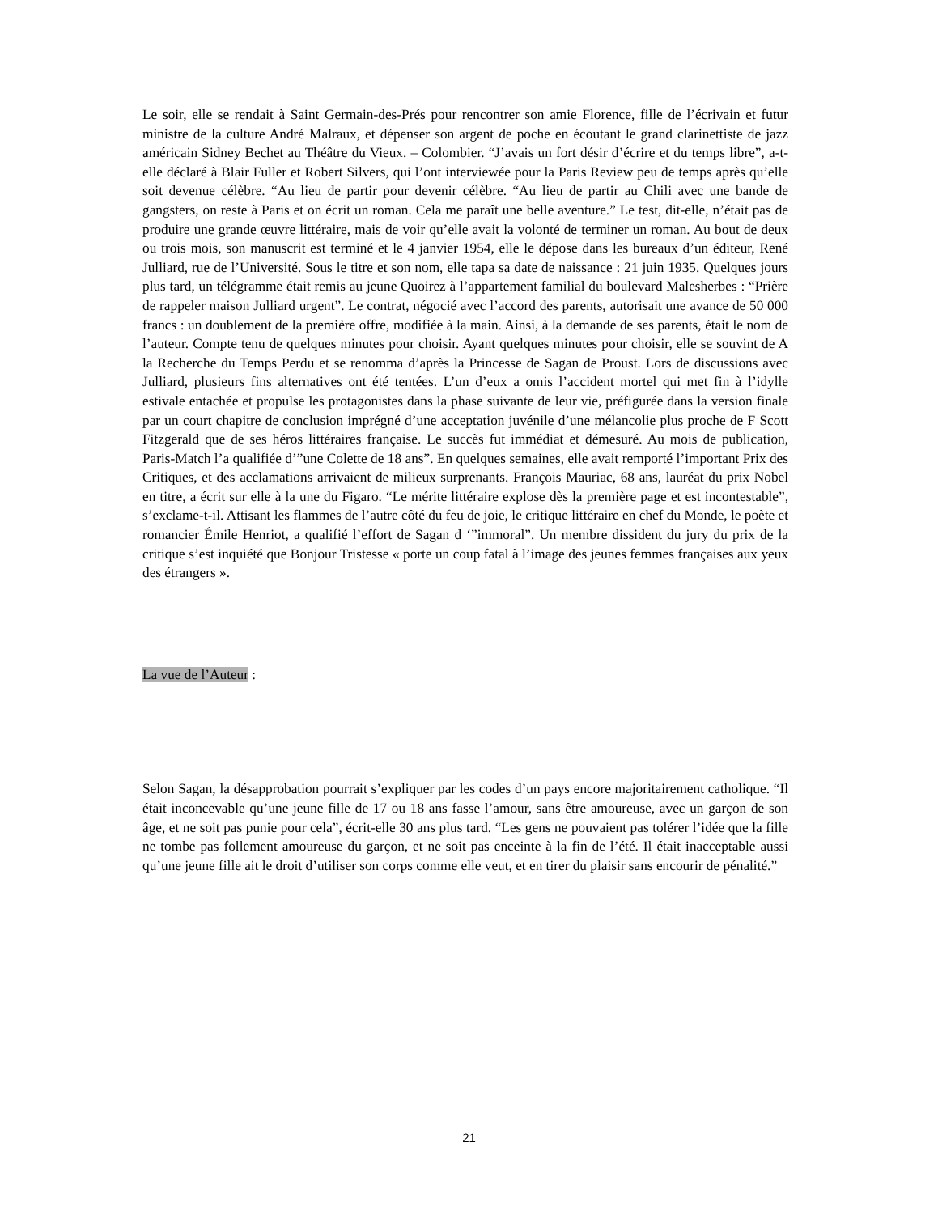Le soir, elle se rendait à Saint Germain-des-Prés pour rencontrer son amie Florence, fille de l’écrivain et futur ministre de la culture André Malraux, et dépenser son argent de poche en écoutant le grand clarinettiste de jazz américain Sidney Bechet au Théâtre du Vieux. – Colombier. “J’avais un fort désir d’écrire et du temps libre”, a-t-elle déclaré à Blair Fuller et Robert Silvers, qui l’ont interviewée pour la Paris Review peu de temps après qu’elle soit devenue célèbre. “Au lieu de partir pour devenir célèbre. “Au lieu de partir au Chili avec une bande de gangsters, on reste à Paris et on écrit un roman. Cela me paraît une belle aventure.” Le test, dit-elle, n’était pas de produire une grande œuvre littéraire, mais de voir qu’elle avait la volonté de terminer un roman. Au bout de deux ou trois mois, son manuscrit est terminé et le 4 janvier 1954, elle le dépose dans les bureaux d’un éditeur, René Julliard, rue de l’Université. Sous le titre et son nom, elle tapa sa date de naissance : 21 juin 1935. Quelques jours plus tard, un télégramme était remis au jeune Quoirez à l’appartement familial du boulevard Malesherbes : “Prière de rappeler maison Julliard urgent”. Le contrat, négocié avec l’accord des parents, autorisait une avance de 50 000 francs : un doublement de la première offre, modifiée à la main. Ainsi, à la demande de ses parents, était le nom de l’auteur. Compte tenu de quelques minutes pour choisir. Ayant quelques minutes pour choisir, elle se souvint de A la Recherche du Temps Perdu et se renomma d’après la Princesse de Sagan de Proust. Lors de discussions avec Julliard, plusieurs fins alternatives ont été tentées. L’un d’eux a omis l’accident mortel qui met fin à l’idylle estivale entachée et propulse les protagonistes dans la phase suivante de leur vie, préfigurée dans la version finale par un court chapitre de conclusion imprégné d’une acceptation juvénile d’une mélancolie plus proche de F Scott Fitzgerald que de ses héros littéraires française. Le succès fut immédiat et démesuré. Au mois de publication, Paris-Match l’a qualifiée d’”une Colette de 18 ans”. En quelques semaines, elle avait remporté l’important Prix des Critiques, et des acclamations arrivaient de milieux surprenants. François Mauriac, 68 ans, lauréat du prix Nobel en titre, a écrit sur elle à la une du Figaro. “Le mérite littéraire explose dès la première page et est incontestable”, s’exclame-t-il. Attisant les flammes de l’autre côté du feu de joie, le critique littéraire en chef du Monde, le poète et romancier Émile Henriot, a qualifié l’effort de Sagan d ‘”immoral”. Un membre dissident du jury du prix de la critique s’est inquiété que Bonjour Tristesse « porte un coup fatal à l’image des jeunes femmes françaises aux yeux des étrangers ».
La vue de l’Auteur :
Selon Sagan, la désapprobation pourrait s’expliquer par les codes d’un pays encore majoritairement catholique. “Il était inconcevable qu’une jeune fille de 17 ou 18 ans fasse l’amour, sans être amoureuse, avec un garçon de son âge, et ne soit pas punie pour cela”, écrit-elle 30 ans plus tard. “Les gens ne pouvaient pas tolérer l’idée que la fille ne tombe pas follement amoureuse du garçon, et ne soit pas enceinte à la fin de l’été. Il était inacceptable aussi qu’une jeune fille ait le droit d’utiliser son corps comme elle veut, et en tirer du plaisir sans encourir de pénalité.”
21